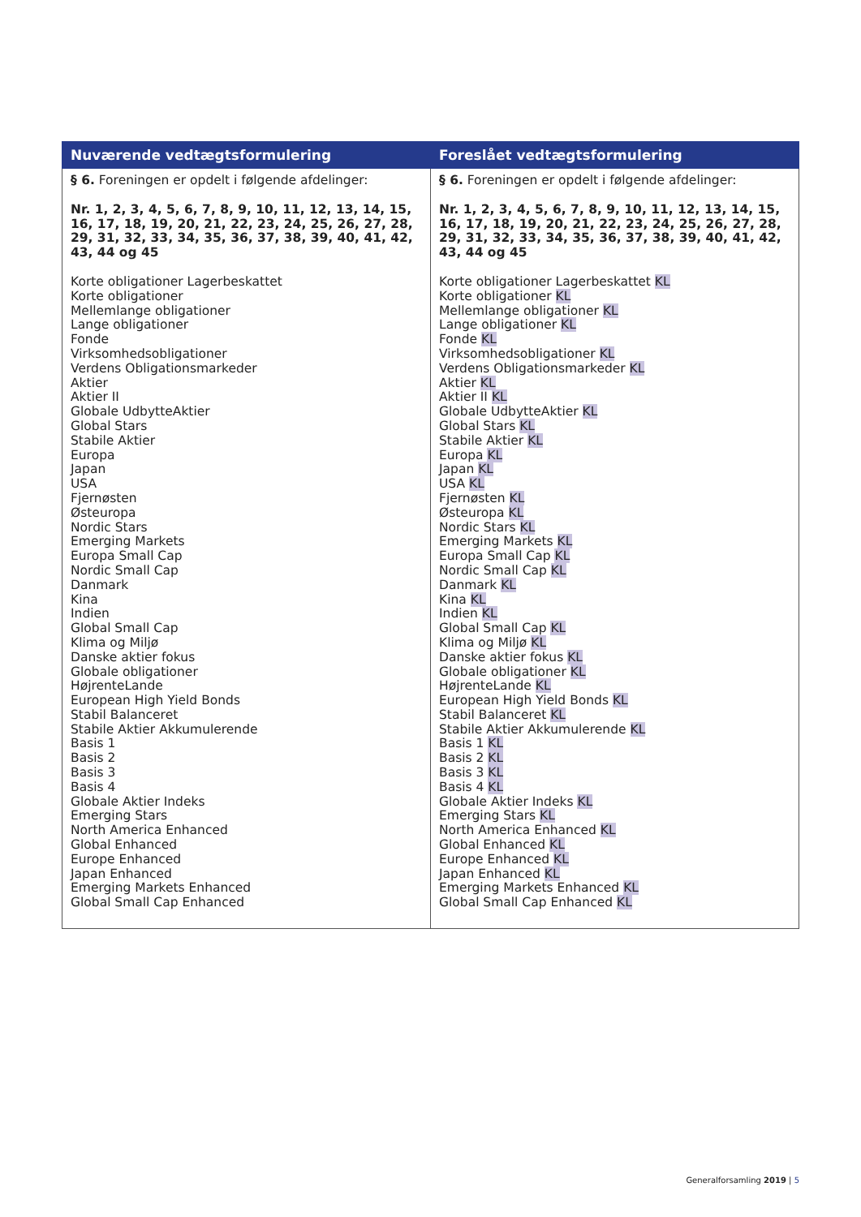| Nuværende vedtægtsformulering | Foreslået vedtægtsformulering |
| --- | --- |
| § 6. Foreningen er opdelt i følgende afdelinger: Nr. 1, 2, 3, 4, 5, 6, 7, 8, 9, 10, 11, 12, 13, 14, 15, 16, 17, 18, 19, 20, 21, 22, 23, 24, 25, 26, 27, 28, 29, 31, 32, 33, 34, 35, 36, 37, 38, 39, 40, 41, 42, 43, 44 og 45 Korte obligationer Lagerbeskattet Korte obligationer Mellemlange obligationer Lange obligationer Fonde Virksomhedsobligationer Verdens Obligationsmarkeder Aktier Aktier II Globale UdbytteAktier Global Stars Stabile Aktier Europa Japan USA Fjernøsten Østeuropa Nordic Stars Emerging Markets Europa Small Cap Nordic Small Cap Danmark Kina Indien Global Small Cap Klima og Miljø Danske aktier fokus Globale obligationer HøjrenteLande European High Yield Bonds Stabil Balanceret Stabile Aktier Akkumulerende Basis 1 Basis 2 Basis 3 Basis 4 Globale Aktier Indeks Emerging Stars North America Enhanced Global Enhanced Europe Enhanced Japan Enhanced Emerging Markets Enhanced Global Small Cap Enhanced | § 6. Foreningen er opdelt i følgende afdelinger: Nr. 1, 2, 3, 4, 5, 6, 7, 8, 9, 10, 11, 12, 13, 14, 15, 16, 17, 18, 19, 20, 21, 22, 23, 24, 25, 26, 27, 28, 29, 31, 32, 33, 34, 35, 36, 37, 38, 39, 40, 41, 42, 43, 44 og 45 Korte obligationer Lagerbeskattet KL Korte obligationer KL Mellemlange obligationer KL Lange obligationer KL Fonde KL Virksomhedsobligationer KL Verdens Obligationsmarkeder KL Aktier KL Aktier II KL Globale UdbytteAktier KL Global Stars KL Stabile Aktier KL Europa KL Japan KL USA KL Fjernøsten KL Østeuropa KL Nordic Stars KL Emerging Markets KL Europa Small Cap KL Nordic Small Cap KL Danmark KL Kina KL Indien KL Global Small Cap KL Klima og Miljø KL Danske aktier fokus KL Globale obligationer KL HøjrenteLande KL European High Yield Bonds KL Stabil Balanceret KL Stabile Aktier Akkumulerende KL Basis 1 KL Basis 2 KL Basis 3 KL Basis 4 KL Globale Aktier Indeks KL Emerging Stars KL North America Enhanced KL Global Enhanced KL Europe Enhanced KL Japan Enhanced KL Emerging Markets Enhanced KL Global Small Cap Enhanced KL |
Generalforsamling 2019 | 5